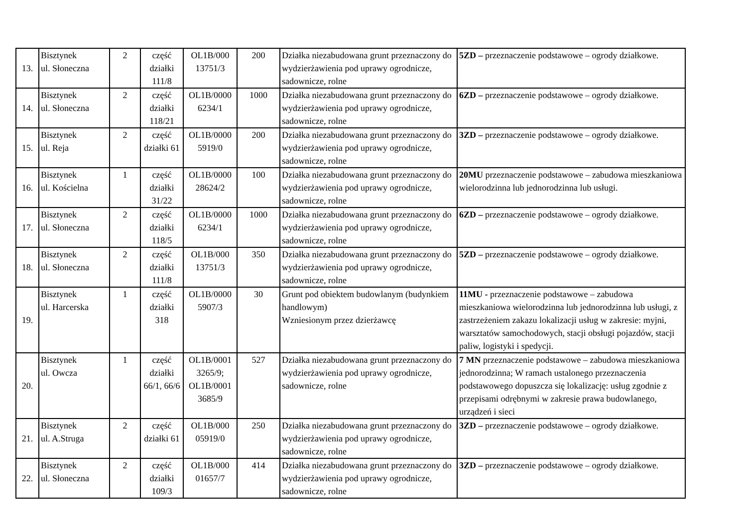| 13. | Bisztynek ul. Słoneczna | 2 | część działki 111/8 | OL1B/000 13751/3 | 200 | Działka niezabudowana grunt przeznaczony do wydzierżawienia pod uprawy ogrodnicze, sadownicze, rolne | 5ZD – przeznaczenie podstawowe – ogrody działkowe. |
| 14. | Bisztynek ul. Słoneczna | 2 | część działki 118/21 | OL1B/0000 6234/1 | 1000 | Działka niezabudowana grunt przeznaczony do wydzierżawienia pod uprawy ogrodnicze, sadownicze, rolne | 6ZD – przeznaczenie podstawowe – ogrody działkowe. |
| 15. | Bisztynek ul. Reja | 2 | część działki 61 | OL1B/0000 5919/0 | 200 | Działka niezabudowana grunt przeznaczony do wydzierżawienia pod uprawy ogrodnicze, sadownicze, rolne | 3ZD – przeznaczenie podstawowe – ogrody działkowe. |
| 16. | Bisztynek ul. Kościelna | 1 | część działki 31/22 | OL1B/0000 28624/2 | 100 | Działka niezabudowana grunt przeznaczony do wydzierżawienia pod uprawy ogrodnicze, sadownicze, rolne | 20MU przeznaczenie podstawowe – zabudowa mieszkaniowa wielorodzinna lub jednorodzinna lub usługi. |
| 17. | Bisztynek ul. Słoneczna | 2 | część działki 118/5 | OL1B/0000 6234/1 | 1000 | Działka niezabudowana grunt przeznaczony do wydzierżawienia pod uprawy ogrodnicze, sadownicze, rolne | 6ZD – przeznaczenie podstawowe – ogrody działkowe. |
| 18. | Bisztynek ul. Słoneczna | 2 | część działki 111/8 | OL1B/000 13751/3 | 350 | Działka niezabudowana grunt przeznaczony do wydzierżawienia pod uprawy ogrodnicze, sadownicze, rolne | 5ZD – przeznaczenie podstawowe – ogrody działkowe. |
| 19. | Bisztynek ul. Harcerska | 1 | część działki 318 | OL1B/0000 5907/3 | 30 | Grunt pod obiektem budowlanym (budynkiem handlowym) Wzniesionym przez dzierżawcę | 11MU - przeznaczenie podstawowe – zabudowa mieszkaniowa wielorodzinna lub jednorodzinna lub usługi, z zastrzeżeniem zakazu lokalizacji usług w zakresie: myjni, warsztatów samochodowych, stacji obsługi pojazdów, stacji paliw, logistyki i spedycji. |
| 20. | Bisztynek ul. Owcza | 1 | część działki 66/1, 66/6 | OL1B/0001 3265/9; OL1B/0001 3685/9 | 527 | Działka niezabudowana grunt przeznaczony do wydzierżawienia pod uprawy ogrodnicze, sadownicze, rolne | 7 MN przeznaczenie podstawowe – zabudowa mieszkaniowa jednorodzinna; W ramach ustalonego przeznaczenia podstawowego dopuszcza się lokalizację: usług zgodnie z przepisami odrębnymi w zakresie prawa budowlanego, urządzeń i sieci |
| 21. | Bisztynek ul. A.Struga | 2 | część działki 61 | OL1B/000 05919/0 | 250 | Działka niezabudowana grunt przeznaczony do wydzierżawienia pod uprawy ogrodnicze, sadownicze, rolne | 3ZD – przeznaczenie podstawowe – ogrody działkowe. |
| 22. | Bisztynek ul. Słoneczna | 2 | część działki 109/3 | OL1B/000 01657/7 | 414 | Działka niezabudowana grunt przeznaczony do wydzierżawienia pod uprawy ogrodnicze, sadownicze, rolne | 3ZD – przeznaczenie podstawowe – ogrody działkowe. |